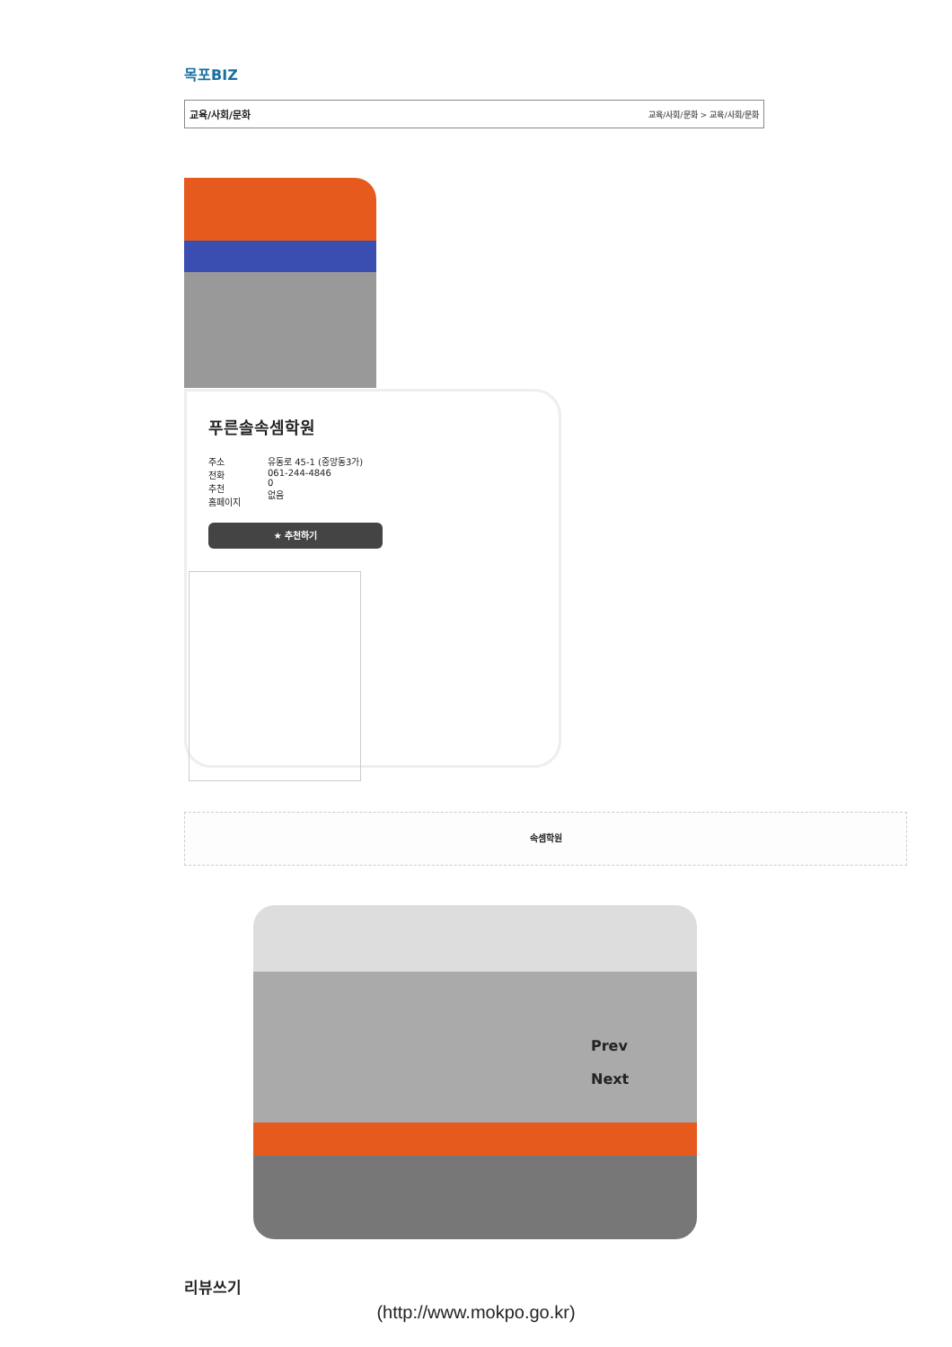목포BIZ
교육/사회/문화 교육/사회/문화 > 교육/사회/문화
푸른솔속셈학원
주소
전화
추천
홈페이지
유동로 45-1 (중앙동3가)
061-244-4846
0
없음
★ 추천하기
속셈학원
Prev
Next
리뷰쓰기
(http://www.mokpo.go.kr)